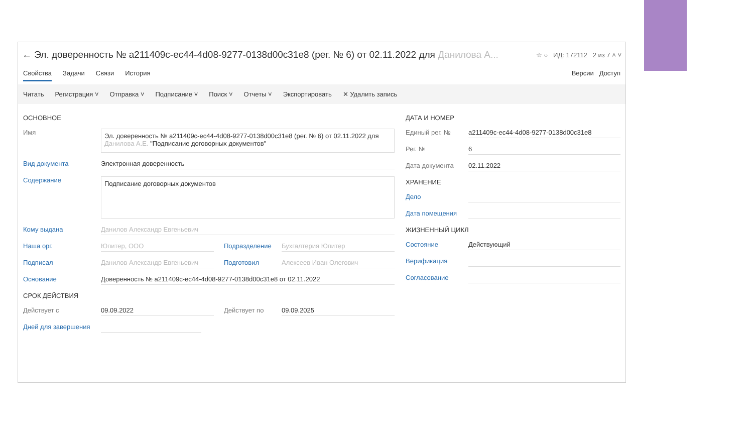← Эл. доверенность № a211409c-ec44-4d08-9277-0138d00c31e8 (рег. № 6) от 02.11.2022 для Данилова А... ☆ ○ ИД: 172112 2 из 7 ˄ ˅
Свойства Задачи Связи История Версии Доступ
Читать Регистрация ˅ Отправка ˅ Подписание ˅ Поиск ˅ Отчеты ˅ Экспортировать ✕ Удалить запись
ОСНОВНОЕ
Имя
Эл. доверенность № a211409c-ec44-4d08-9277-0138d00c31e8 (рег. № 6) от 02.11.2022 для Данилова А.Е. "Подписание договорных документов"
Вид документа Электронная доверенность
Содержание
Подписание договорных документов
Кому выдана Данилов Александр Евгеньевич
Наша орг. Юпитер, ООО Подразделение Бухгалтерия Юпитер
Подписал Данилов Александр Евгеньевич Подготовил Алексеев Иван Олегович
Основание Доверенность № a211409c-ec44-4d08-9277-0138d00c31e8 от 02.11.2022
СРОК ДЕЙСТВИЯ
Действует с 09.09.2022 Действует по 09.09.2025
Дней для завершения
ДАТА И НОМЕР
Единый рег. № a211409c-ec44-4d08-9277-0138d00c31e8
Рег. № 6
Дата документа 02.11.2022
ХРАНЕНИЕ
Дело
Дата помещения
ЖИЗНЕННЫЙ ЦИКЛ
Состояние Действующий
Верификация
Согласование